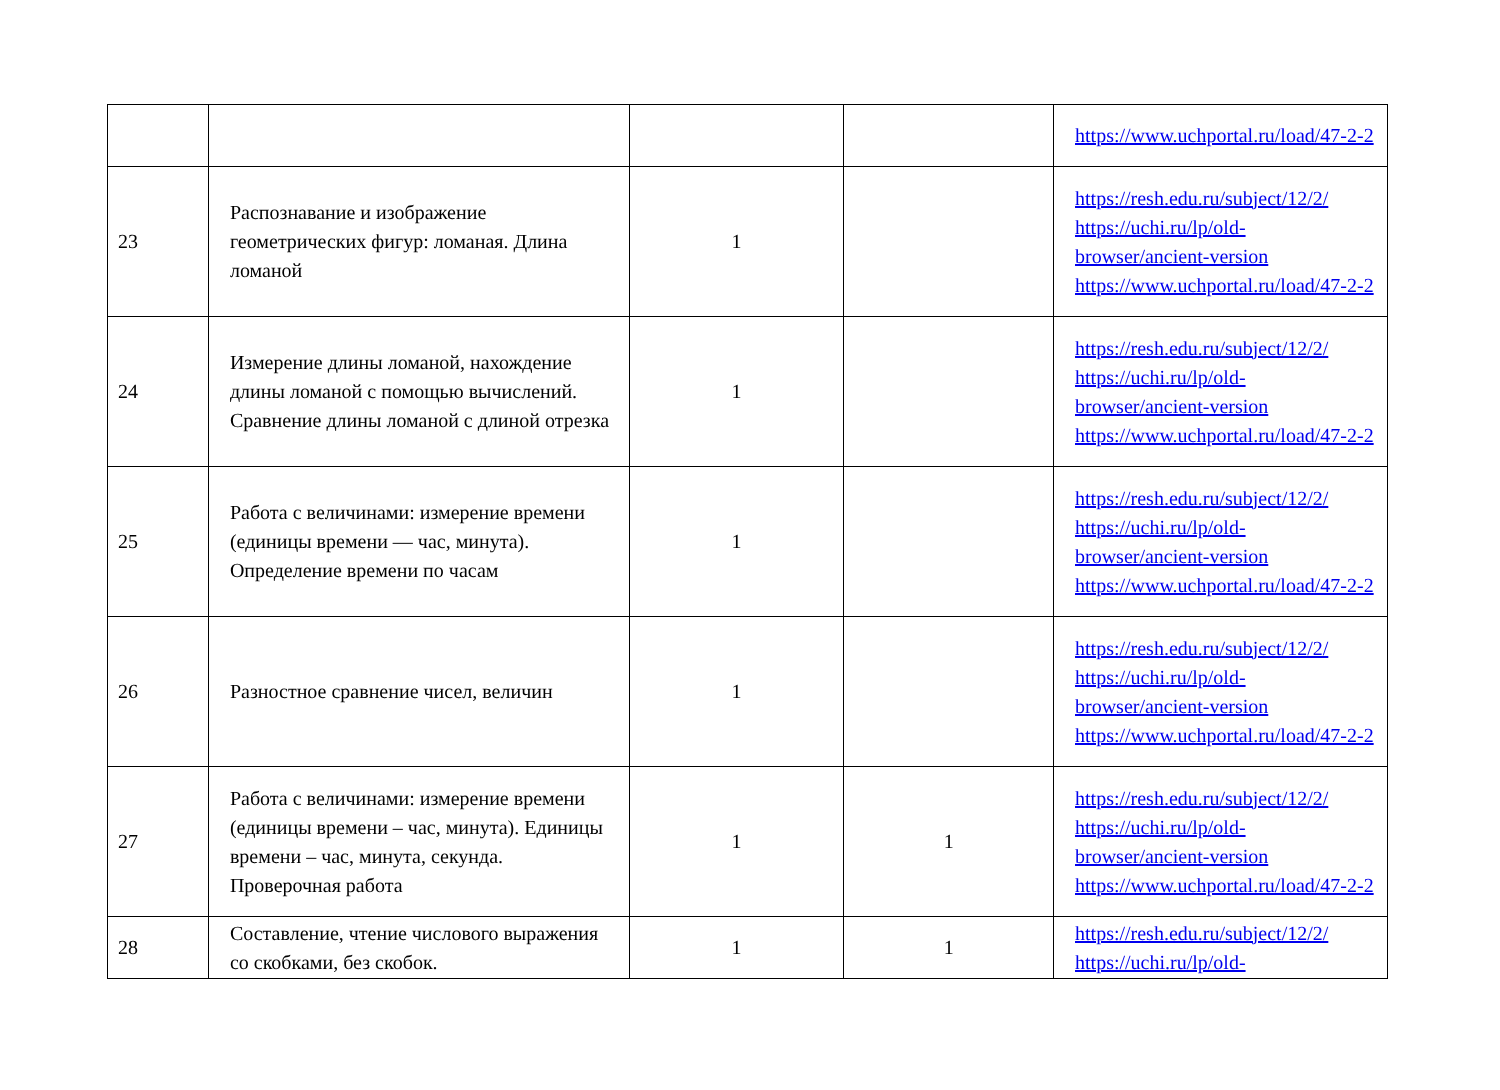| | | | | https://www.uchportal.ru/load/47-2-2 |
| 23 | Распознавание и изображение геометрических фигур: ломаная. Длина ломаной | 1 | | https://resh.edu.ru/subject/12/2/ https://uchi.ru/lp/old-browser/ancient-version https://www.uchportal.ru/load/47-2-2 |
| 24 | Измерение длины ломаной, нахождение длины ломаной с помощью вычислений. Сравнение длины ломаной с длиной отрезка | 1 | | https://resh.edu.ru/subject/12/2/ https://uchi.ru/lp/old-browser/ancient-version https://www.uchportal.ru/load/47-2-2 |
| 25 | Работа с величинами: измерение времени (единицы времени — час, минута). Определение времени по часам | 1 | | https://resh.edu.ru/subject/12/2/ https://uchi.ru/lp/old-browser/ancient-version https://www.uchportal.ru/load/47-2-2 |
| 26 | Разностное сравнение чисел, величин | 1 | | https://resh.edu.ru/subject/12/2/ https://uchi.ru/lp/old-browser/ancient-version https://www.uchportal.ru/load/47-2-2 |
| 27 | Работа с величинами: измерение времени (единицы времени – час, минута). Единицы времени – час, минута, секунда. Проверочная работа | 1 | 1 | https://resh.edu.ru/subject/12/2/ https://uchi.ru/lp/old-browser/ancient-version https://www.uchportal.ru/load/47-2-2 |
| 28 | Составление, чтение числового выражения со скобками, без скобок. | 1 | 1 | https://resh.edu.ru/subject/12/2/ https://uchi.ru/lp/old- |